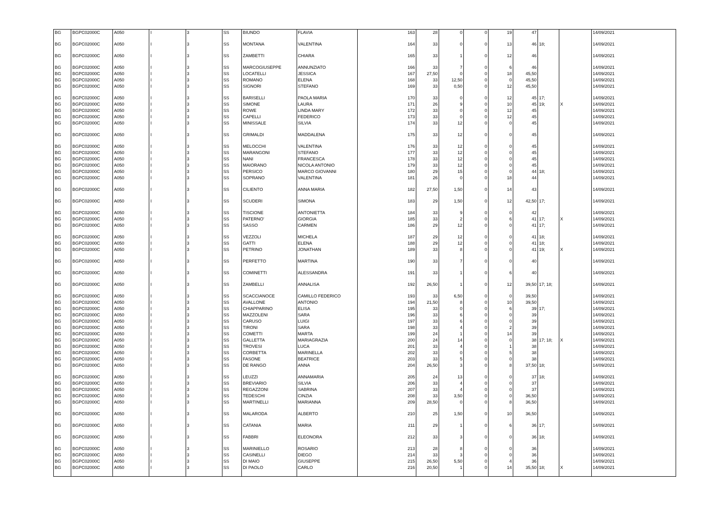| BG | BGPC02000C | A050 | I | 3 | SS | BIUNDO | FLAVIA | 163 | 28 | 0 | 0 | 19 | 47 | | | 14/09/2021 |
| BG | BGPC02000C | A050 | I | 3 | SS | MONTANA | VALENTINA | 164 | 33 | 0 | 0 | 13 | 46 | 18; | | 14/09/2021 |
| BG | BGPC02000C | A050 | I | 3 | SS | ZAMBETTI | CHIARA | 165 | 33 | 1 | 0 | 12 | 46 | | | 14/09/2021 |
| BG | BGPC02000C | A050 | I | 3 | SS | MARCOGIUSEPPE | ANNUNZIATO | 166 | 33 | 7 | 0 | 6 | 46 | | | 14/09/2021 |
| BG | BGPC02000C | A050 | I | 3 | SS | LOCATELLI | JESSICA | 167 | 27,50 | 0 | 0 | 18 | 45,50 | | | 14/09/2021 |
| BG | BGPC02000C | A050 | I | 3 | SS | ROMANO | ELENA | 168 | 33 | 12,50 | 0 | 0 | 45,50 | | | 14/09/2021 |
| BG | BGPC02000C | A050 | I | 3 | SS | SIGNORI | STEFANO | 169 | 33 | 0,50 | 0 | 12 | 45,50 | | | 14/09/2021 |
| BG | BGPC02000C | A050 | I | 3 | SS | BARISELLI | PAOLA MARIA | 170 | 33 | 0 | 0 | 12 | 45 | 17; | | 14/09/2021 |
| BG | BGPC02000C | A050 | I | 3 | SS | SIMONE | LAURA | 171 | 26 | 9 | 0 | 10 | 45 | 19; | X | 14/09/2021 |
| BG | BGPC02000C | A050 | I | 3 | SS | ROWE | LINDA MARY | 172 | 33 | 0 | 0 | 12 | 45 | | | 14/09/2021 |
| BG | BGPC02000C | A050 | I | 3 | SS | CAPELLI | FEDERICO | 173 | 33 | 0 | 0 | 12 | 45 | | | 14/09/2021 |
| BG | BGPC02000C | A050 | I | 3 | SS | MINISSALE | SILVIA | 174 | 33 | 12 | 0 | 0 | 45 | | | 14/09/2021 |
| BG | BGPC02000C | A050 | I | 3 | SS | GRIMALDI | MADDALENA | 175 | 33 | 12 | 0 | 0 | 45 | | | 14/09/2021 |
| BG | BGPC02000C | A050 | I | 3 | SS | MELOCCHI | VALENTINA | 176 | 33 | 12 | 0 | 0 | 45 | | | 14/09/2021 |
| BG | BGPC02000C | A050 | I | 3 | SS | MARANGONI | STEFANO | 177 | 33 | 12 | 0 | 0 | 45 | | | 14/09/2021 |
| BG | BGPC02000C | A050 | I | 3 | SS | NANI | FRANCESCA | 178 | 33 | 12 | 0 | 0 | 45 | | | 14/09/2021 |
| BG | BGPC02000C | A050 | I | 3 | SS | MAIORANO | NICOLA ANTONIO | 179 | 33 | 12 | 0 | 0 | 45 | | | 14/09/2021 |
| BG | BGPC02000C | A050 | I | 3 | SS | PERSICO | MARCO GIOVANNI | 180 | 29 | 15 | 0 | 0 | 44 | 18; | | 14/09/2021 |
| BG | BGPC02000C | A050 | I | 3 | SS | SOPRANO | VALENTINA | 181 | 26 | 0 | 0 | 18 | 44 | | | 14/09/2021 |
| BG | BGPC02000C | A050 | I | 3 | SS | CILIENTO | ANNA MARIA | 182 | 27,50 | 1,50 | 0 | 14 | 43 | | | 14/09/2021 |
| BG | BGPC02000C | A050 | I | 3 | SS | SCUDERI | SIMONA | 183 | 29 | 1,50 | 0 | 12 | 42,50 | 17; | | 14/09/2021 |
| BG | BGPC02000C | A050 | I | 3 | SS | TISCIONE | ANTONIETTA | 184 | 33 | 9 | 0 | 0 | 42 | | | 14/09/2021 |
| BG | BGPC02000C | A050 | I | 3 | SS | PATERNO' | GIORGIA | 185 | 33 | 2 | 0 | 6 | 41 | 17; | X | 14/09/2021 |
| BG | BGPC02000C | A050 | I | 3 | SS | SASSO | CARMEN | 186 | 29 | 12 | 0 | 0 | 41 | 17; | | 14/09/2021 |
| BG | BGPC02000C | A050 | I | 3 | SS | VEZZOLI | MICHELA | 187 | 29 | 12 | 0 | 0 | 41 | 18; | | 14/09/2021 |
| BG | BGPC02000C | A050 | I | 3 | SS | GATTI | ELENA | 188 | 29 | 12 | 0 | 0 | 41 | 18; | | 14/09/2021 |
| BG | BGPC02000C | A050 | I | 3 | SS | PETRINO | JONATHAN | 189 | 33 | 8 | 0 | 0 | 41 | 19; | X | 14/09/2021 |
| BG | BGPC02000C | A050 | I | 3 | SS | PERFETTO | MARTINA | 190 | 33 | 7 | 0 | 0 | 40 | | | 14/09/2021 |
| BG | BGPC02000C | A050 | I | 3 | SS | COMINETTI | ALESSANDRA | 191 | 33 | 1 | 0 | 6 | 40 | | | 14/09/2021 |
| BG | BGPC02000C | A050 | I | 3 | SS | ZAMBELLI | ANNALISA | 192 | 26,50 | 1 | 0 | 12 | 39,50 | 17; 18; | | 14/09/2021 |
| BG | BGPC02000C | A050 | I | 3 | SS | SCACCIANOCE | CAMILLO FEDERICO | 193 | 33 | 6,50 | 0 | 0 | 39,50 | | | 14/09/2021 |
| BG | BGPC02000C | A050 | I | 3 | SS | AVALLONE | ANTONIO | 194 | 21,50 | 8 | 0 | 10 | 39,50 | | | 14/09/2021 |
| BG | BGPC02000C | A050 | I | 3 | SS | CHIAPPARINO | ELISA | 195 | 33 | 0 | 0 | 6 | 39 | 17; | | 14/09/2021 |
| BG | BGPC02000C | A050 | I | 3 | SS | MAZZOLENI | SARA | 196 | 33 | 6 | 0 | 0 | 39 | | | 14/09/2021 |
| BG | BGPC02000C | A050 | I | 3 | SS | CARUSO | LUIGI | 197 | 33 | 6 | 0 | 0 | 39 | | | 14/09/2021 |
| BG | BGPC02000C | A050 | I | 3 | SS | TIRONI | SARA | 198 | 33 | 4 | 0 | 2 | 39 | | | 14/09/2021 |
| BG | BGPC02000C | A050 | I | 3 | SS | COMETTI | MARTA | 199 | 24 | 1 | 0 | 14 | 39 | | | 14/09/2021 |
| BG | BGPC02000C | A050 | I | 3 | SS | GALLETTA | MARIAGRAZIA | 200 | 24 | 14 | 0 | 0 | 38 | 17; 18; | X | 14/09/2021 |
| BG | BGPC02000C | A050 | I | 3 | SS | TROVESI | LUCA | 201 | 33 | 4 | 0 | 1 | 38 | | | 14/09/2021 |
| BG | BGPC02000C | A050 | I | 3 | SS | CORBETTA | MARINELLA | 202 | 33 | 0 | 0 | 5 | 38 | | | 14/09/2021 |
| BG | BGPC02000C | A050 | I | 3 | SS | FASONE | BEATRICE | 203 | 33 | 5 | 0 | 0 | 38 | | | 14/09/2021 |
| BG | BGPC02000C | A050 | I | 3 | SS | DE RANGO | ANNA | 204 | 26,50 | 3 | 0 | 8 | 37,50 | 18; | | 14/09/2021 |
| BG | BGPC02000C | A050 | I | 3 | SS | LEUZZI | ANNAMARIA | 205 | 24 | 13 | 0 | 0 | 37 | 18; | | 14/09/2021 |
| BG | BGPC02000C | A050 | I | 3 | SS | BREVIARIO | SILVIA | 206 | 33 | 4 | 0 | 0 | 37 | | | 14/09/2021 |
| BG | BGPC02000C | A050 | I | 3 | SS | REGAZZONI | SABRINA | 207 | 33 | 4 | 0 | 0 | 37 | | | 14/09/2021 |
| BG | BGPC02000C | A050 | I | 3 | SS | TEDESCHI | CINZIA | 208 | 33 | 3,50 | 0 | 0 | 36,50 | | | 14/09/2021 |
| BG | BGPC02000C | A050 | I | 3 | SS | MARTINELLI | MARIANNA | 209 | 28,50 | 0 | 0 | 8 | 36,50 | | | 14/09/2021 |
| BG | BGPC02000C | A050 | I | 3 | SS | MALARODA | ALBERTO | 210 | 25 | 1,50 | 0 | 10 | 36,50 | | | 14/09/2021 |
| BG | BGPC02000C | A050 | I | 3 | SS | CATANIA | MARIA | 211 | 29 | 1 | 0 | 6 | 36 | 17; | | 14/09/2021 |
| BG | BGPC02000C | A050 | I | 3 | SS | FABBRI | ELEONORA | 212 | 33 | 3 | 0 | 0 | 36 | 18; | | 14/09/2021 |
| BG | BGPC02000C | A050 | I | 3 | SS | MARINIELLO | ROSARIO | 213 | 28 | 8 | 0 | 0 | 36 | | | 14/09/2021 |
| BG | BGPC02000C | A050 | I | 3 | SS | CASINELLI | DIEGO | 214 | 33 | 3 | 0 | 0 | 36 | | | 14/09/2021 |
| BG | BGPC02000C | A050 | I | 3 | SS | DI MAIO | GIUSEPPE | 215 | 26,50 | 5,50 | 0 | 4 | 36 | | | 14/09/2021 |
| BG | BGPC02000C | A050 | I | 3 | SS | DI PAOLO | CARLO | 216 | 20,50 | 1 | 0 | 14 | 35,50 | 18; | X | 14/09/2021 |